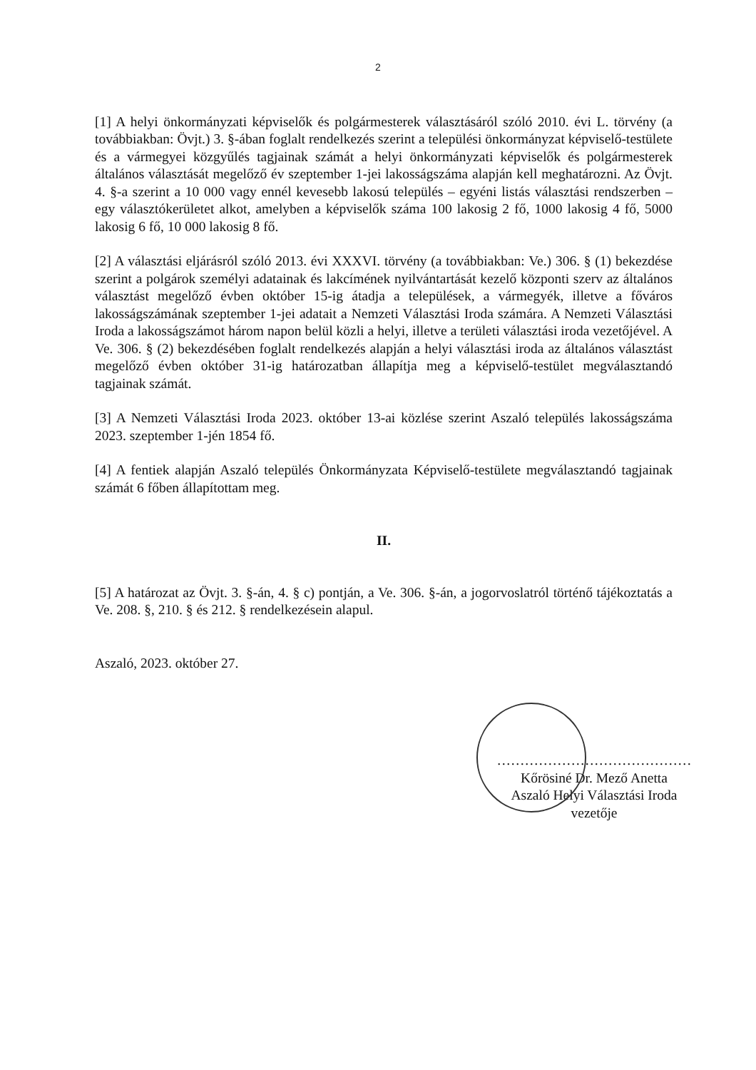2
[1] A helyi önkormányzati képviselők és polgármesterek választásáról szóló 2010. évi L. törvény (a továbbiakban: Övjt.) 3. §-ában foglalt rendelkezés szerint a települési önkormányzat képviselő-testülete és a vármegyei közgyűlés tagjainak számát a helyi önkormányzati képviselők és polgármesterek általános választását megelőző év szeptember 1-jei lakosságszáma alapján kell meghatározni. Az Övjt. 4. §-a szerint a 10 000 vagy ennél kevesebb lakosú település – egyéni listás választási rendszerben – egy választókerületet alkot, amelyben a képviselők száma 100 lakosig 2 fő, 1000 lakosig 4 fő, 5000 lakosig 6 fő, 10 000 lakosig 8 fő.
[2] A választási eljárásról szóló 2013. évi XXXVI. törvény (a továbbiakban: Ve.) 306. § (1) bekezdése szerint a polgárok személyi adatainak és lakcímének nyilvántartását kezelő központi szerv az általános választást megelőző évben október 15-ig átadja a települések, a vármegyék, illetve a főváros lakosságszámának szeptember 1-jei adatait a Nemzeti Választási Iroda számára. A Nemzeti Választási Iroda a lakosságszámot három napon belül közli a helyi, illetve a területi választási iroda vezetőjével. A Ve. 306. § (2) bekezdésében foglalt rendelkezés alapján a helyi választási iroda az általános választást megelőző évben október 31-ig határozatban állapítja meg a képviselő-testület megválasztandó tagjainak számát.
[3] A Nemzeti Választási Iroda 2023. október 13-ai közlése szerint Aszaló település lakosságszáma 2023. szeptember 1-jén 1854 fő.
[4] A fentiek alapján Aszaló település Önkormányzata Képviselő-testülete megválasztandó tagjainak számát 6 főben állapítottam meg.
II.
[5] A határozat az Övjt. 3. §-án, 4. § c) pontján, a Ve. 306. §-án, a jogorvoslatról történő tájékoztatás a Ve. 208. §, 210. § és 212. § rendelkezésein alapul.
Aszaló, 2023. október 27.
……………………………………
Kőrösiné Dr. Mező Anetta
Aszaló Helyi Választási Iroda
vezetője